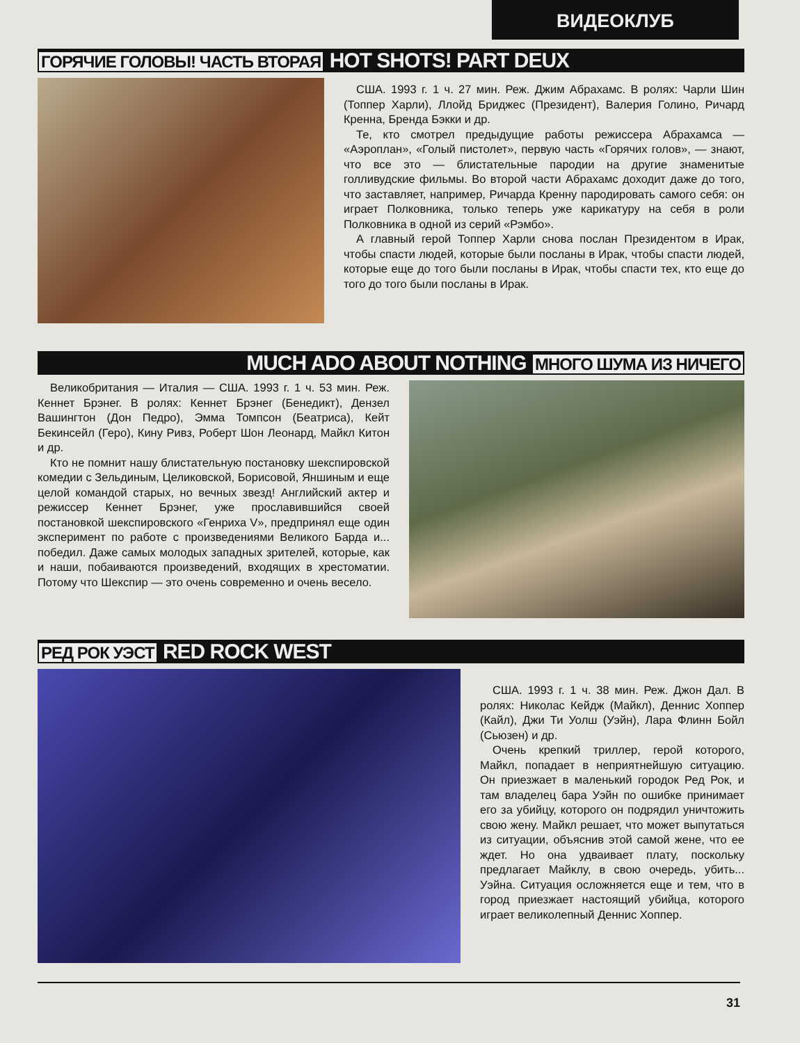ВИДЕОКЛУБ
ГОРЯЧИЕ ГОЛОВЫ! ЧАСТЬ ВТОРАЯ HOT SHOTS! PART DEUX
США. 1993 г. 1 ч. 27 мин. Реж. Джим Абрахамс. В ролях: Чарли Шин (Топпер Харли), Ллойд Бриджес (Президент), Валерия Голино, Ричард Кренна, Бренда Бэкки и др.
Те, кто смотрел предыдущие работы режиссера Абрахамса — «Аэроплан», «Голый пистолет», первую часть «Горячих голов», — знают, что все это — блистательные пародии на другие знаменитые голливудские фильмы. Во второй части Абрахамс доходит даже до того, что заставляет, например, Ричарда Кренну пародировать самого себя: он играет Полковника, только теперь уже карикатуру на себя в роли Полковника в одной из серий «Рэмбо».
А главный герой Топпер Харли снова послан Президентом в Ирак, чтобы спасти людей, которые были посланы в Ирак, чтобы спасти людей, которые еще до того были посланы в Ирак, чтобы спасти тех, кто еще до того до того были посланы в Ирак.
MUCH ADO ABOUT NOTHING МНОГО ШУМА ИЗ НИЧЕГО
Великобритания — Италия — США. 1993 г. 1 ч. 53 мин. Реж. Кеннет Брэнег. В ролях: Кеннет Брэнег (Бенедикт), Дензел Вашингтон (Дон Педро), Эмма Томпсон (Беатриса), Кейт Бекинсейл (Геро), Кину Ривз, Роберт Шон Леонард, Майкл Китон и др.
Кто не помнит нашу блистательную постановку шекспировской комедии с Зельдиным, Целиковской, Борисовой, Яншиным и еще целой командой старых, но вечных звезд! Английский актер и режиссер Кеннет Брэнег, уже прославившийся своей постановкой шекспировского «Генриха V», предпринял еще один эксперимент по работе с произведениями Великого Барда и... победил. Даже самых молодых западных зрителей, которые, как и наши, побаиваются произведений, входящих в хрестоматии. Потому что Шекспир — это очень современно и очень весело.
РЕД РОК УЭСТ RED ROCK WEST
США. 1993 г. 1 ч. 38 мин. Реж. Джон Дал. В ролях: Николас Кейдж (Майкл), Деннис Хоппер (Кайл), Джи Ти Уолш (Уэйн), Лара Флинн Бойл (Сьюзен) и др.
Очень крепкий триллер, герой которого, Майкл, попадает в неприятнейшую ситуацию. Он приезжает в маленький городок Ред Рок, и там владелец бара Уэйн по ошибке принимает его за убийцу, которого он подрядил уничтожить свою жену. Майкл решает, что может выпутаться из ситуации, объяснив этой самой жене, что ее ждет. Но она удваивает плату, поскольку предлагает Майклу, в свою очередь, убить... Уэйна. Ситуация осложняется еще и тем, что в город приезжает настоящий убийца, которого играет великолепный Деннис Хоппер.
31